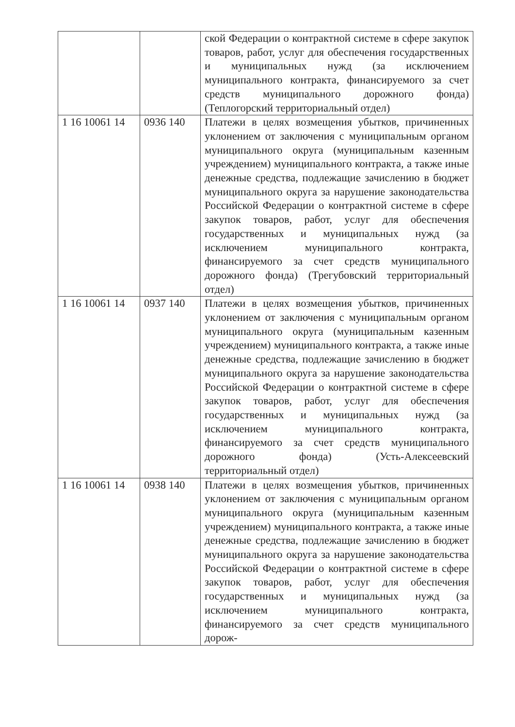| | | ской Федерации о контрактной системе в сфере закупок товаров, работ, услуг для обеспечения государственных и муниципальных нужд (за исключением муниципального контракта, финансируемого за счет средств муниципального дорожного фонда) (Теплогорский территориальный отдел) |
| 1 16 10061 14 | 0936 140 | Платежи в целях возмещения убытков, причиненных уклонением от заключения с муниципальным органом муниципального округа (муниципальным казенным учреждением) муниципального контракта, а также иные денежные средства, подлежащие зачислению в бюджет муниципального округа за нарушение законодательства Российской Федерации о контрактной системе в сфере закупок товаров, работ, услуг для обеспечения государственных и муниципальных нужд (за исключением муниципального контракта, финансируемого за счет средств муниципального дорожного фонда) (Трегубовский территориальный отдел) |
| 1 16 10061 14 | 0937 140 | Платежи в целях возмещения убытков, причиненных уклонением от заключения с муниципальным органом муниципального округа (муниципальным казенным учреждением) муниципального контракта, а также иные денежные средства, подлежащие зачислению в бюджет муниципального округа за нарушение законодательства Российской Федерации о контрактной системе в сфере закупок товаров, работ, услуг для обеспечения государственных и муниципальных нужд (за исключением муниципального контракта, финансируемого за счет средств муниципального дорожного фонда) (Усть-Алексеевский территориальный отдел) |
| 1 16 10061 14 | 0938 140 | Платежи в целях возмещения убытков, причиненных уклонением от заключения с муниципальным органом муниципального округа (муниципальным казенным учреждением) муниципального контракта, а также иные денежные средства, подлежащие зачислению в бюджет муниципального округа за нарушение законодательства Российской Федерации о контрактной системе в сфере закупок товаров, работ, услуг для обеспечения государственных и муниципальных нужд (за исключением муниципального контракта, финансируемого за счет средств муниципального дорож- |